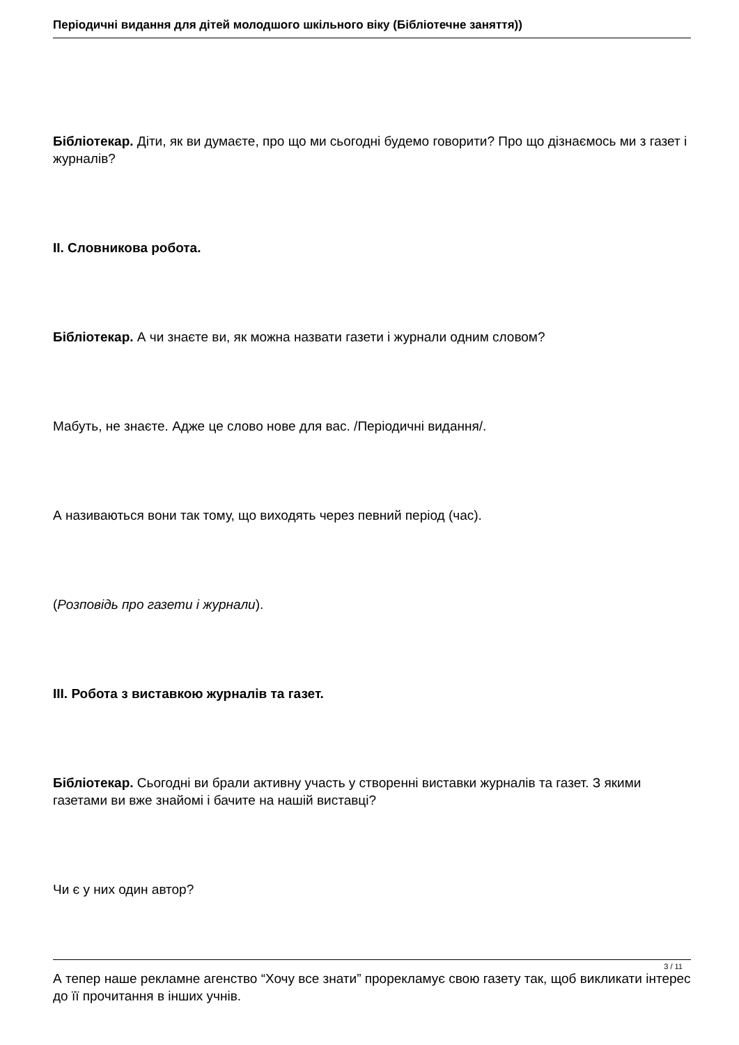Періодичні видання для дітей молодшого шкільного віку (Бібліотечне заняття))
Бібліотекар. Діти, як ви думаєте, про що ми сьогодні будемо говорити? Про що дізнаємось ми з газет і журналів?
ІІ. Словникова робота.
Бібліотекар. А чи знаєте ви, як можна назвати газети і журнали одним словом?
Мабуть, не знаєте. Адже це слово нове для вас. /Періодичні видання/.
А називаються вони так тому, що виходять через певний період (час).
(Розповідь про газети і журнали).
ІІІ. Робота з виставкою журналів та газет.
Бібліотекар. Сьогодні ви брали активну участь у створенні виставки журналів та газет. З якими газетами ви вже знайомі і бачите на нашій виставці?
Чи є у них один автор?
А тепер наше рекламне агенство “Хочу все знати” прорекламує свою газету так, щоб викликати інтерес до її прочитання в інших учнів.
3 / 11